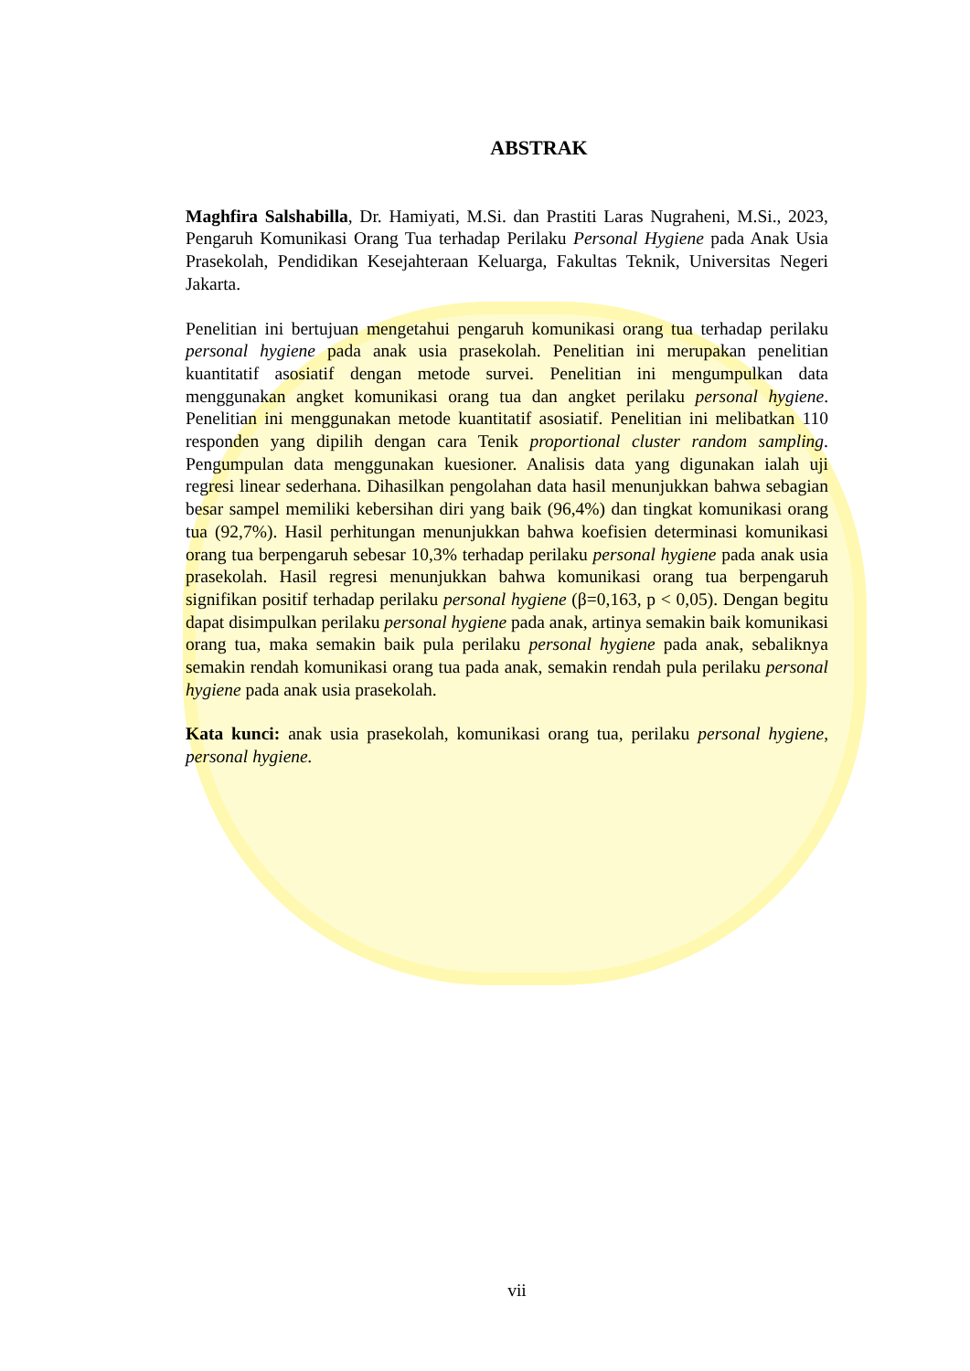ABSTRAK
Maghfira Salshabilla, Dr. Hamiyati, M.Si. dan Prastiti Laras Nugraheni, M.Si., 2023, Pengaruh Komunikasi Orang Tua terhadap Perilaku Personal Hygiene pada Anak Usia Prasekolah, Pendidikan Kesejahteraan Keluarga, Fakultas Teknik, Universitas Negeri Jakarta.
Penelitian ini bertujuan mengetahui pengaruh komunikasi orang tua terhadap perilaku personal hygiene pada anak usia prasekolah. Penelitian ini merupakan penelitian kuantitatif asosiatif dengan metode survei. Penelitian ini mengumpulkan data menggunakan angket komunikasi orang tua dan angket perilaku personal hygiene. Penelitian ini menggunakan metode kuantitatif asosiatif. Penelitian ini melibatkan 110 responden yang dipilih dengan cara Tenik proportional cluster random sampling. Pengumpulan data menggunakan kuesioner. Analisis data yang digunakan ialah uji regresi linear sederhana. Dihasilkan pengolahan data hasil menunjukkan bahwa sebagian besar sampel memiliki kebersihan diri yang baik (96,4%) dan tingkat komunikasi orang tua (92,7%). Hasil perhitungan menunjukkan bahwa koefisien determinasi komunikasi orang tua berpengaruh sebesar 10,3% terhadap perilaku personal hygiene pada anak usia prasekolah. Hasil regresi menunjukkan bahwa komunikasi orang tua berpengaruh signifikan positif terhadap perilaku personal hygiene (β=0,163, p < 0,05). Dengan begitu dapat disimpulkan perilaku personal hygiene pada anak, artinya semakin baik komunikasi orang tua, maka semakin baik pula perilaku personal hygiene pada anak, sebaliknya semakin rendah komunikasi orang tua pada anak, semakin rendah pula perilaku personal hygiene pada anak usia prasekolah.
Kata kunci: anak usia prasekolah, komunikasi orang tua, perilaku personal hygiene, personal hygiene.
vii